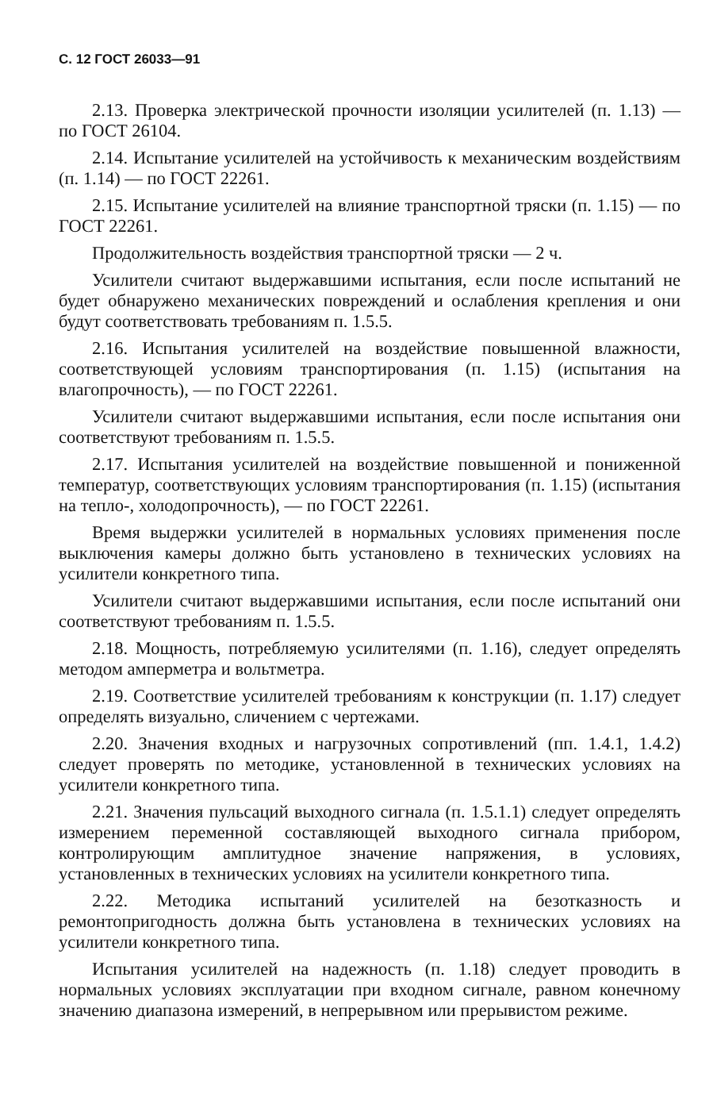С. 12 ГОСТ 26033—91
2.13. Проверка электрической прочности изоляции усилителей (п. 1.13) — по ГОСТ 26104.
2.14. Испытание усилителей на устойчивость к механическим воздействиям (п. 1.14) — по ГОСТ 22261.
2.15. Испытание усилителей на влияние транспортной тряски (п. 1.15) — по ГОСТ 22261.
Продолжительность воздействия транспортной тряски — 2 ч.
Усилители считают выдержавшими испытания, если после испытаний не будет обнаружено механических повреждений и ослабления крепления и они будут соответствовать требованиям п. 1.5.5.
2.16. Испытания усилителей на воздействие повышенной влажности, соответствующей условиям транспортирования (п. 1.15) (испытания на влагопрочность), — по ГОСТ 22261.
Усилители считают выдержавшими испытания, если после испытания они соответствуют требованиям п. 1.5.5.
2.17. Испытания усилителей на воздействие повышенной и пониженной температур, соответствующих условиям транспортирования (п. 1.15) (испытания на тепло-, холодопрочность), — по ГОСТ 22261.
Время выдержки усилителей в нормальных условиях применения после выключения камеры должно быть установлено в технических условиях на усилители конкретного типа.
Усилители считают выдержавшими испытания, если после испытаний они соответствуют требованиям п. 1.5.5.
2.18. Мощность, потребляемую усилителями (п. 1.16), следует определять методом амперметра и вольтметра.
2.19. Соответствие усилителей требованиям к конструкции (п. 1.17) следует определять визуально, сличением с чертежами.
2.20. Значения входных и нагрузочных сопротивлений (пп. 1.4.1, 1.4.2) следует проверять по методике, установленной в технических условиях на усилители конкретного типа.
2.21. Значения пульсаций выходного сигнала (п. 1.5.1.1) следует определять измерением переменной составляющей выходного сигнала прибором, контролирующим амплитудное значение напряжения, в условиях, установленных в технических условиях на усилители конкретного типа.
2.22. Методика испытаний усилителей на безотказность и ремонтопригодность должна быть установлена в технических условиях на усилители конкретного типа.
Испытания усилителей на надежность (п. 1.18) следует проводить в нормальных условиях эксплуатации при входном сигнале, равном конечному значению диапазона измерений, в непрерывном или прерывистом режиме.